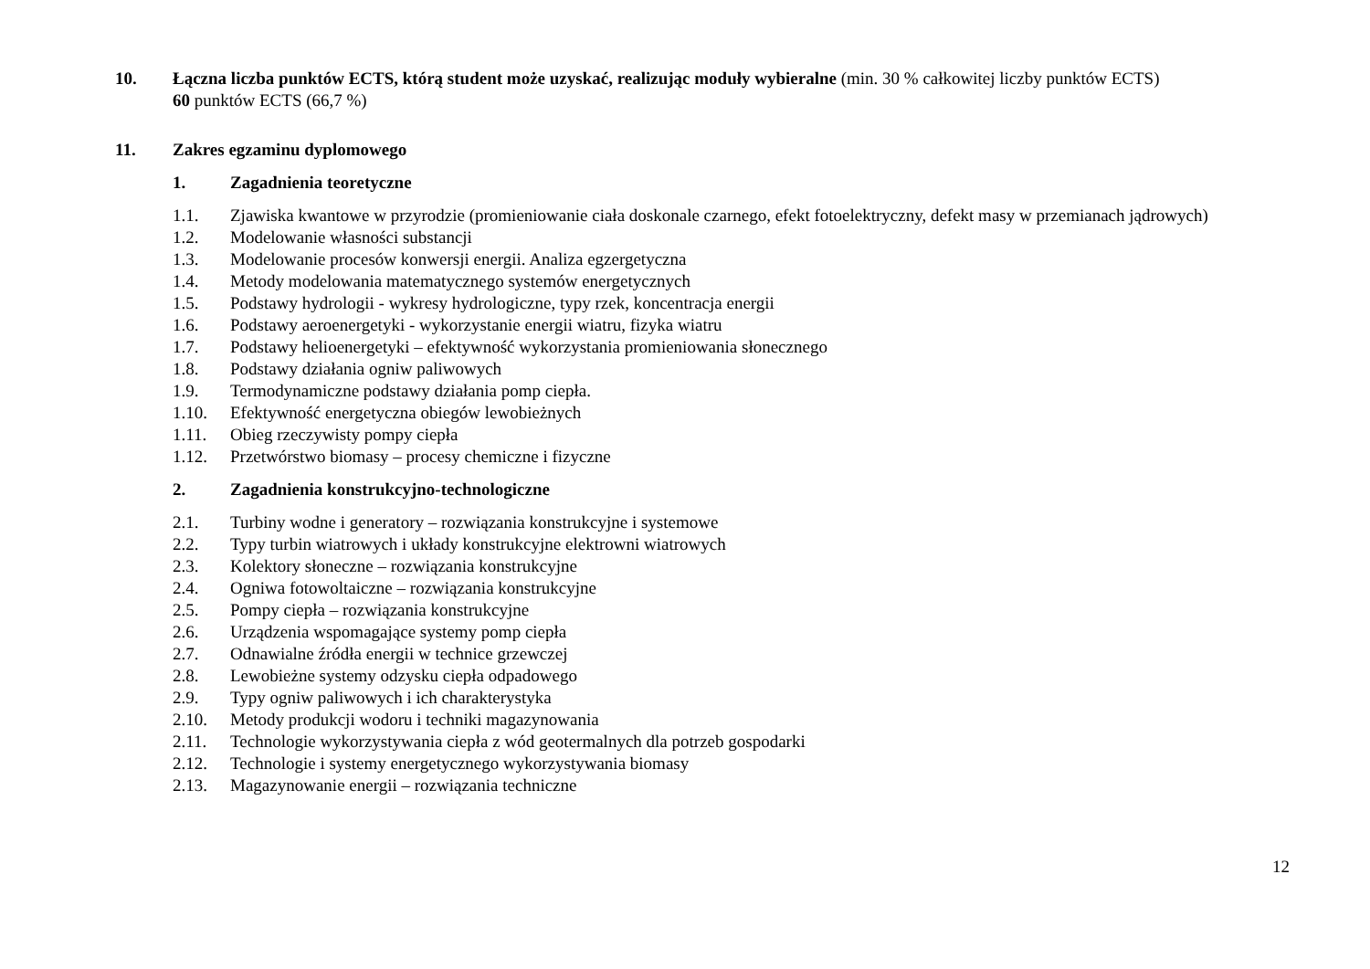10. Łączna liczba punktów ECTS, którą student może uzyskać, realizując moduły wybieralne (min. 30 % całkowitej liczby punktów ECTS)
60 punktów ECTS (66,7 %)
11. Zakres egzaminu dyplomowego
1. Zagadnienia teoretyczne
1.1. Zjawiska kwantowe w przyrodzie (promieniowanie ciała doskonale czarnego, efekt fotoelektryczny, defekt masy w przemianach jądrowych)
1.2. Modelowanie własności substancji
1.3. Modelowanie procesów konwersji energii. Analiza egzergetyczna
1.4. Metody modelowania matematycznego systemów energetycznych
1.5. Podstawy hydrologii - wykresy hydrologiczne, typy rzek, koncentracja energii
1.6. Podstawy aeroenergetyki - wykorzystanie energii wiatru, fizyka wiatru
1.7. Podstawy helioenergetyki – efektywność wykorzystania promieniowania słonecznego
1.8. Podstawy działania ogniw paliwowych
1.9. Termodynamiczne podstawy działania pomp ciepła.
1.10. Efektywność energetyczna obiegów lewobieżnych
1.11. Obieg rzeczywisty pompy ciepła
1.12. Przetwórstwo biomasy – procesy chemiczne i fizyczne
2. Zagadnienia konstrukcyjno-technologiczne
2.1. Turbiny wodne i generatory – rozwiązania konstrukcyjne i systemowe
2.2. Typy turbin wiatrowych i układy konstrukcyjne elektrowni wiatrowych
2.3. Kolektory słoneczne – rozwiązania konstrukcyjne
2.4. Ogniwa fotowoltaiczne – rozwiązania konstrukcyjne
2.5. Pompy ciepła – rozwiązania konstrukcyjne
2.6. Urządzenia wspomagające systemy pomp ciepła
2.7. Odnawialne źródła energii w technice grzewczej
2.8. Lewobieżne systemy odzysku ciepła odpadowego
2.9. Typy ogniw paliwowych i ich charakterystyka
2.10. Metody produkcji wodoru i techniki magazynowania
2.11. Technologie wykorzystywania ciepła z wód geotermalnych dla potrzeb gospodarki
2.12. Technologie i systemy energetycznego wykorzystywania biomasy
2.13. Magazynowanie energii – rozwiązania techniczne
12